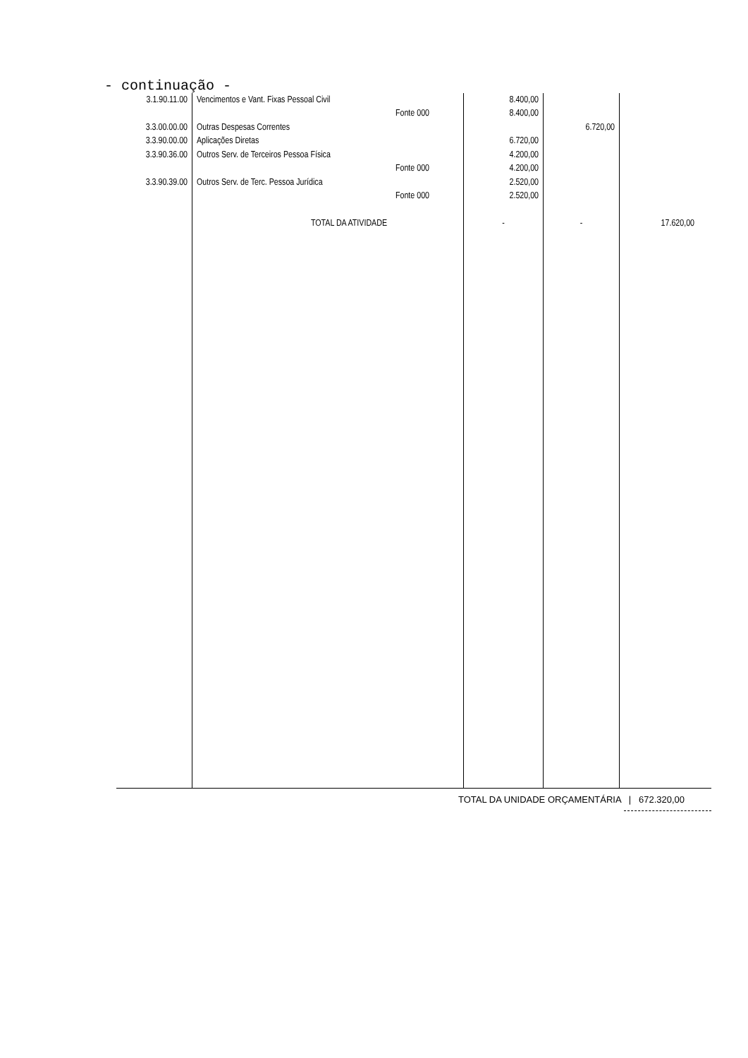- continuação -
| 3.1.90.11.00 | Vencimentos e Vant. Fixas Pessoal Civil | | 8.400,00 | | |
| | | Fonte 000 | 8.400,00 | | |
| 3.3.00.00.00 | Outras Despesas Correntes | | | 6.720,00 | |
| 3.3.90.00.00 | Aplicações Diretas | | 6.720,00 | | |
| 3.3.90.36.00 | Outros Serv. de Terceiros Pessoa Física | | 4.200,00 | | |
| | | Fonte 000 | 4.200,00 | | |
| 3.3.90.39.00 | Outros Serv. de Terc. Pessoa Jurídica | | 2.520,00 | | |
| | | Fonte 000 | 2.520,00 | | |
| | TOTAL DA ATIVIDADE | | - | - | 17.620,00 |
TOTAL DA UNIDADE ORÇAMENTÁRIA | 672.320,00